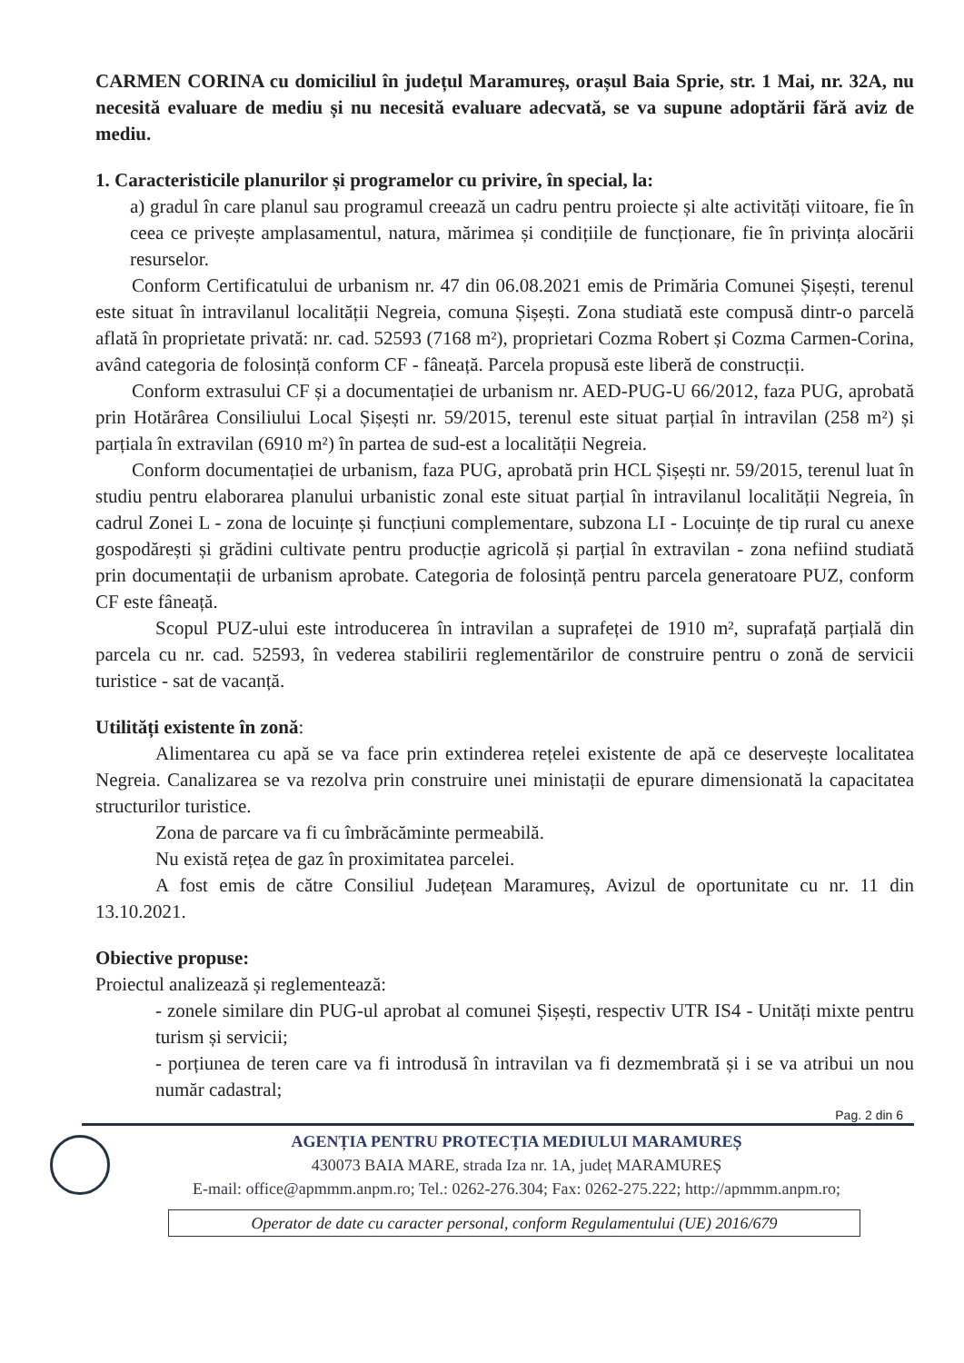CARMEN CORINA cu domiciliul în județul Maramureș, orașul Baia Sprie, str. 1 Mai, nr. 32A, nu necesită evaluare de mediu și nu necesită evaluare adecvată, se va supune adoptării fără aviz de mediu.
1. Caracteristicile planurilor și programelor cu privire, în special, la:
a) gradul în care planul sau programul creează un cadru pentru proiecte și alte activități viitoare, fie în ceea ce privește amplasamentul, natura, mărimea și condițiile de funcționare, fie în privința alocării resurselor.
Conform Certificatului de urbanism nr. 47 din 06.08.2021 emis de Primăria Comunei Șișești, terenul este situat în intravilanul localității Negreia, comuna Șișești. Zona studiată este compusă dintr-o parcelă aflată în proprietate privată: nr. cad. 52593 (7168 m²), proprietari Cozma Robert și Cozma Carmen-Corina, având categoria de folosință conform CF - fâneață. Parcela propusă este liberă de construcții.
Conform extrasului CF și a documentației de urbanism nr. AED-PUG-U 66/2012, faza PUG, aprobată prin Hotărârea Consiliului Local Șișești nr. 59/2015, terenul este situat parțial în intravilan (258 m²) și parțiala în extravilan (6910 m²) în partea de sud-est a localității Negreia.
Conform documentației de urbanism, faza PUG, aprobată prin HCL Șișești nr. 59/2015, terenul luat în studiu pentru elaborarea planului urbanistic zonal este situat parțial în intravilanul localității Negreia, în cadrul Zonei L - zona de locuințe și funcțiuni complementare, subzona LI - Locuințe de tip rural cu anexe gospodărești și grădini cultivate pentru producție agricolă și parțial în extravilan - zona nefiind studiată prin documentații de urbanism aprobate. Categoria de folosință pentru parcela generatoare PUZ, conform CF este fâneață.
Scopul PUZ-ului este introducerea în intravilan a suprafeței de 1910 m², suprafață parțială din parcela cu nr. cad. 52593, în vederea stabilirii reglementărilor de construire pentru o zonă de servicii turistice - sat de vacanță.
Utilități existente în zonă:
Alimentarea cu apă se va face prin extinderea rețelei existente de apă ce deservește localitatea Negreia. Canalizarea se va rezolva prin construire unei ministații de epurare dimensionată la capacitatea structurilor turistice.
Zona de parcare va fi cu îmbrăcăminte permeabilă.
Nu există rețea de gaz în proximitatea parcelei.
A fost emis de către Consiliul Județean Maramureș, Avizul de oportunitate cu nr. 11 din 13.10.2021.
Obiective propuse:
Proiectul analizează și reglementează:
- zonele similare din PUG-ul aprobat al comunei Șișești, respectiv UTR IS4 - Unități mixte pentru turism și servicii;
- porțiunea de teren care va fi introdusă în intravilan va fi dezmembrată și i se va atribui un nou număr cadastral;
Pag. 2 din 6
AGENȚIA PENTRU PROTECȚIA MEDIULUI MARAMUREȘ
430073 BAIA MARE, strada Iza nr. 1A, județ MARAMUREȘ
E-mail: office@apmmm.anpm.ro; Tel.: 0262-276.304; Fax: 0262-275.222; http://apmmm.anpm.ro;
Operator de date cu caracter personal, conform Regulamentului (UE) 2016/679